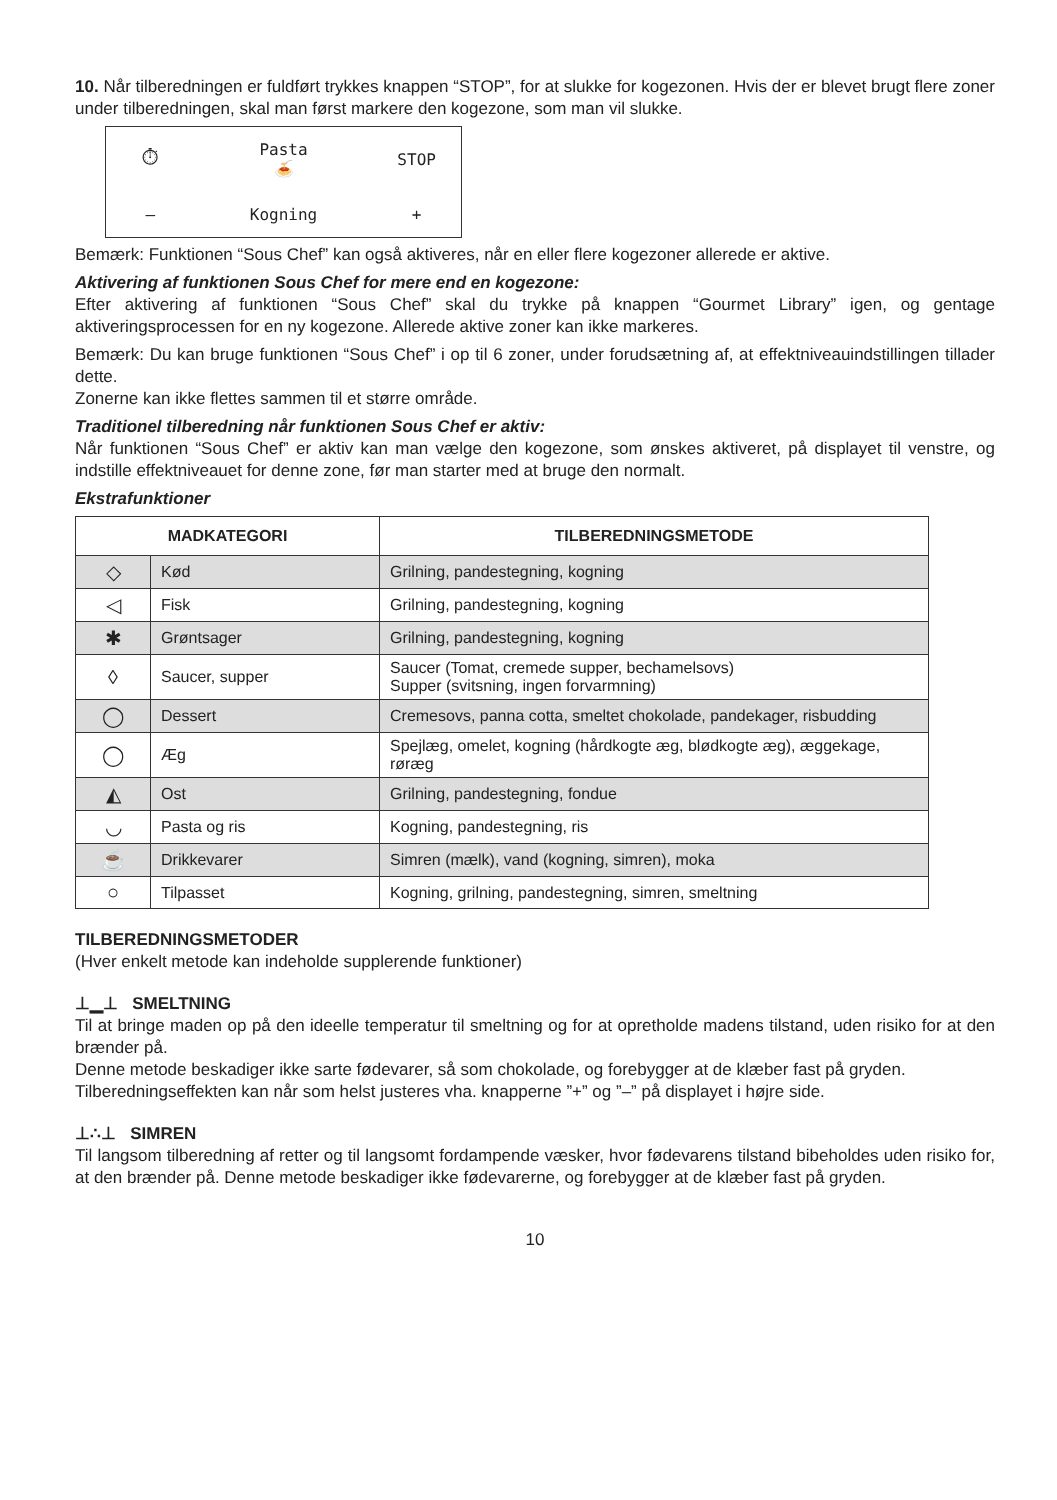10. Når tilberedningen er fuldført trykkes knappen “STOP”, for at slukke for kogezonen. Hvis der er blevet brugt flere zoner under tilberedningen, skal man først markere den kogezone, som man vil slukke.
⏱ Pasta
🍝 STOP — Kogning +
Bemærk: Funktionen “Sous Chef” kan også aktiveres, når en eller flere kogezoner allerede er aktive.
Aktivering af funktionen Sous Chef for mere end en kogezone:
Efter aktivering af funktionen “Sous Chef” skal du trykke på knappen “Gourmet Library” igen, og gentage aktiveringsprocessen for en ny kogezone. Allerede aktive zoner kan ikke markeres.
Bemærk: Du kan bruge funktionen “Sous Chef” i op til 6 zoner, under forudsætning af, at effektniveauindstillingen tillader dette.
Zonerne kan ikke flettes sammen til et større område.
Traditionel tilberedning når funktionen Sous Chef er aktiv:
Når funktionen “Sous Chef” er aktiv kan man vælge den kogezone, som ønskes aktiveret, på displayet til venstre, og indstille effektniveauet for denne zone, før man starter med at bruge den normalt.
Ekstrafunktioner
| MADKATEGORI | | TILBEREDNINGSMETODE |
| --- | --- | --- |
| ◇ | Kød | Grilning, pandestegning, kogning |
| ◁ | Fisk | Grilning, pandestegning, kogning |
| ✱ | Grøntsager | Grilning, pandestegning, kogning |
| ◊ | Saucer, supper | Saucer (Tomat, cremede supper, bechamelsovs) Supper (svitsning, ingen forvarmning) |
| ◯ | Dessert | Cremesovs, panna cotta, smeltet chokolade, pandekager, risbudding |
| ◯ | Æg | Spejlæg, omelet, kogning (hårdkogte æg, blødkogte æg), æggekage, røræg |
| ◭ | Ost | Grilning, pandestegning, fondue |
| ◡ | Pasta og ris | Kogning, pandestegning, ris |
| ☕ | Drikkevarer | Simren (mælk), vand (kogning, simren), moka |
| ○ | Tilpasset | Kogning, grilning, pandestegning, simren, smeltning |
TILBEREDNINGSMETODER
(Hver enkelt metode kan indeholde supplerende funktioner)
⊥▁⊥ SMELTNING
Til at bringe maden op på den ideelle temperatur til smeltning og for at opretholde madens tilstand, uden risiko for at den brænder på.
Denne metode beskadiger ikke sarte fødevarer, så som chokolade, og forebygger at de klæber fast på gryden.
Tilberedningseffekten kan når som helst justeres vha. knapperne ”+” og ”–” på displayet i højre side.
⊥∴⊥ SIMREN
Til langsom tilberedning af retter og til langsomt fordampende væsker, hvor fødevarens tilstand bibeholdes uden risiko for, at den brænder på. Denne metode beskadiger ikke fødevarerne, og forebygger at de klæber fast på gryden.
10